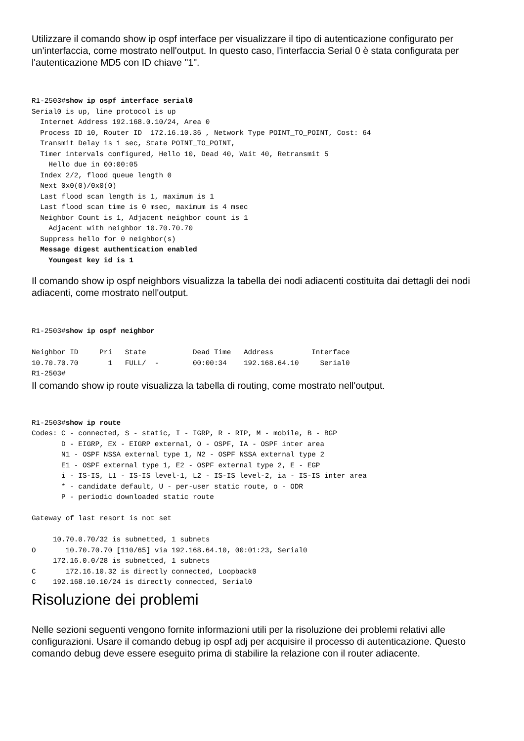Utilizzare il comando show ip ospf interface per visualizzare il tipo di autenticazione configurato per un'interfaccia, come mostrato nell'output. In questo caso, l'interfaccia Serial 0 è stata configurata per l'autenticazione MD5 con ID chiave "1".
R1-2503#show ip ospf interface serial0
Serial0 is up, line protocol is up
  Internet Address 192.168.0.10/24, Area 0
  Process ID 10, Router ID  172.16.10.36 , Network Type POINT_TO_POINT, Cost: 64
  Transmit Delay is 1 sec, State POINT_TO_POINT,
  Timer intervals configured, Hello 10, Dead 40, Wait 40, Retransmit 5
    Hello due in 00:00:05
  Index 2/2, flood queue length 0
  Next 0x0(0)/0x0(0)
  Last flood scan length is 1, maximum is 1
  Last flood scan time is 0 msec, maximum is 4 msec
  Neighbor Count is 1, Adjacent neighbor count is 1
    Adjacent with neighbor 10.70.70.70
  Suppress hello for 0 neighbor(s)
  Message digest authentication enabled
    Youngest key id is 1
Il comando show ip ospf neighbors visualizza la tabella dei nodi adiacenti costituita dai dettagli dei nodi adiacenti, come mostrato nell'output.
R1-2503#show ip ospf neighbor

Neighbor ID     Pri   State           Dead Time   Address         Interface
10.70.70.70       1   FULL/  -        00:00:34    192.168.64.10     Serial0
R1-2503#
Il comando show ip route visualizza la tabella di routing, come mostrato nell'output.
R1-2503#show ip route
Codes: C - connected, S - static, I - IGRP, R - RIP, M - mobile, B - BGP
       D - EIGRP, EX - EIGRP external, O - OSPF, IA - OSPF inter area
       N1 - OSPF NSSA external type 1, N2 - OSPF NSSA external type 2
       E1 - OSPF external type 1, E2 - OSPF external type 2, E - EGP
       i - IS-IS, L1 - IS-IS level-1, L2 - IS-IS level-2, ia - IS-IS inter area
       * - candidate default, U - per-user static route, o - ODR
       P - periodic downloaded static route

Gateway of last resort is not set

     10.70.0.70/32 is subnetted, 1 subnets
O       10.70.70.70 [110/65] via 192.168.64.10, 00:01:23, Serial0
     172.16.0.0/28 is subnetted, 1 subnets
C       172.16.10.32 is directly connected, Loopback0
C    192.168.10.10/24 is directly connected, Serial0
Risoluzione dei problemi
Nelle sezioni seguenti vengono fornite informazioni utili per la risoluzione dei problemi relativi alle configurazioni. Usare il comando debug ip ospf adj per acquisire il processo di autenticazione. Questo comando debug deve essere eseguito prima di stabilire la relazione con il router adiacente.